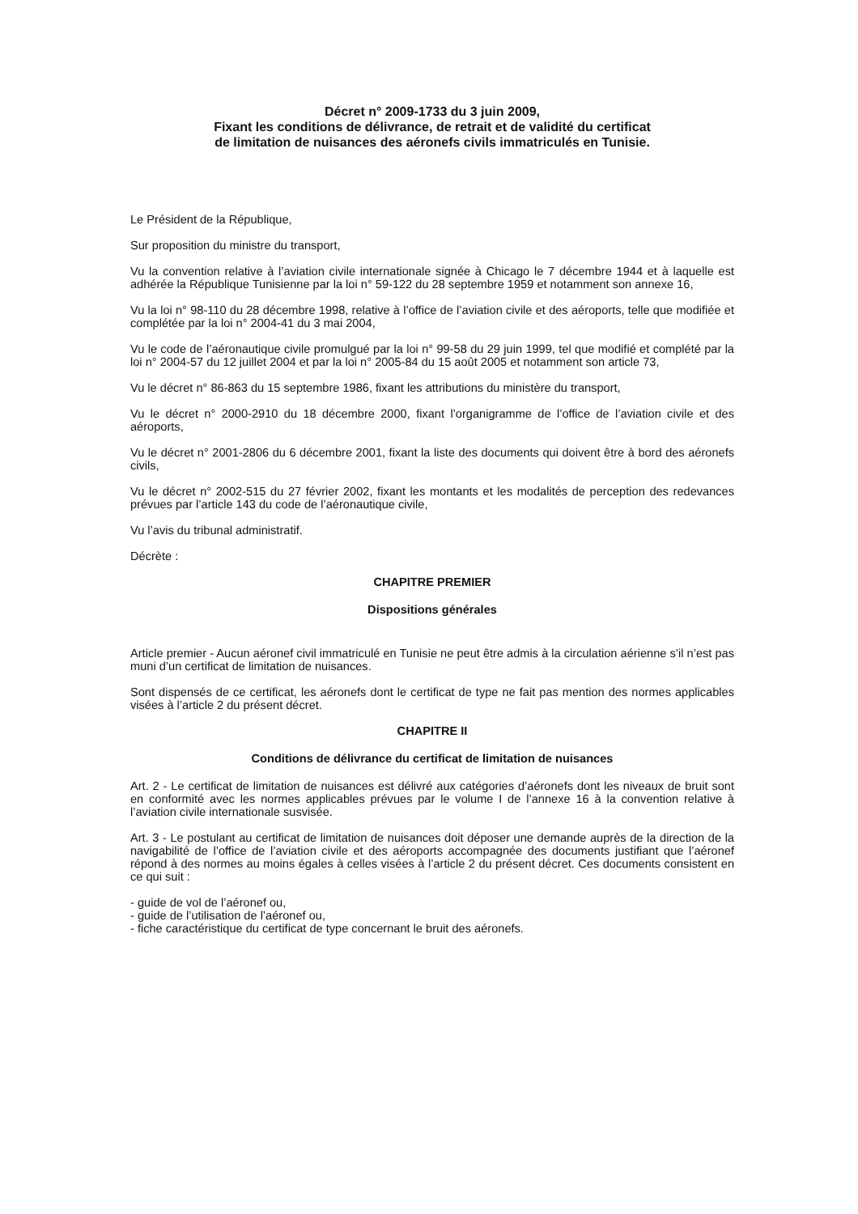Décret n° 2009-1733 du 3 juin 2009,
Fixant les conditions de délivrance, de retrait et de validité du certificat
de limitation de nuisances des aéronefs civils immatriculés en Tunisie.
Le Président de la République,
Sur proposition du ministre du transport,
Vu la convention relative à l’aviation civile internationale signée à Chicago le 7 décembre 1944 et à laquelle est adhérée la République Tunisienne par la loi n° 59-122 du 28 septembre 1959 et notamment son annexe 16,
Vu la loi n° 98-110 du 28 décembre 1998, relative à l’office de l’aviation civile et des aéroports, telle que modifiée et complétée par la loi n° 2004-41 du 3 mai 2004,
Vu le code de l’aéronautique civile promulgué par la loi n° 99-58 du 29 juin 1999, tel que modifié et complété par la loi n° 2004-57 du 12 juillet 2004 et par la loi n° 2005-84 du 15 août 2005 et notamment son article 73,
Vu le décret n° 86-863 du 15 septembre 1986, fixant les attributions du ministère du transport,
Vu le décret n° 2000-2910 du 18 décembre 2000, fixant l’organigramme de l’office de l’aviation civile et des aéroports,
Vu le décret n° 2001-2806 du 6 décembre 2001, fixant la liste des documents qui doivent être à bord des aéronefs civils,
Vu le décret n° 2002-515 du 27 février 2002, fixant les montants et les modalités de perception des redevances prévues par l’article 143 du code de l’aéronautique civile,
Vu l’avis du tribunal administratif.
Décrète :
CHAPITRE PREMIER
Dispositions générales
Article premier - Aucun aéronef civil immatriculé en Tunisie ne peut être admis à la circulation aérienne s’il n’est pas muni d’un certificat de limitation de nuisances.
Sont dispensés de ce certificat, les aéronefs dont le certificat de type ne fait pas mention des normes applicables visées à l’article 2 du présent décret.
CHAPITRE II
Conditions de délivrance du certificat de limitation de nuisances
Art. 2 - Le certificat de limitation de nuisances est délivré aux catégories d’aéronefs dont les niveaux de bruit sont en conformité avec les normes applicables prévues par le volume I de l’annexe 16 à la convention relative à l’aviation civile internationale susvisée.
Art. 3 - Le postulant au certificat de limitation de nuisances doit déposer une demande auprès de la direction de la navigabilité de l’office de l’aviation civile et des aéroports accompagnée des documents justifiant que l’aéronef répond à des normes au moins égales à celles visées à l’article 2 du présent décret. Ces documents consistent en ce qui suit :
- guide de vol de l’aéronef ou,
- guide de l’utilisation de l’aéronef ou,
- fiche caractéristique du certificat de type concernant le bruit des aéronefs.